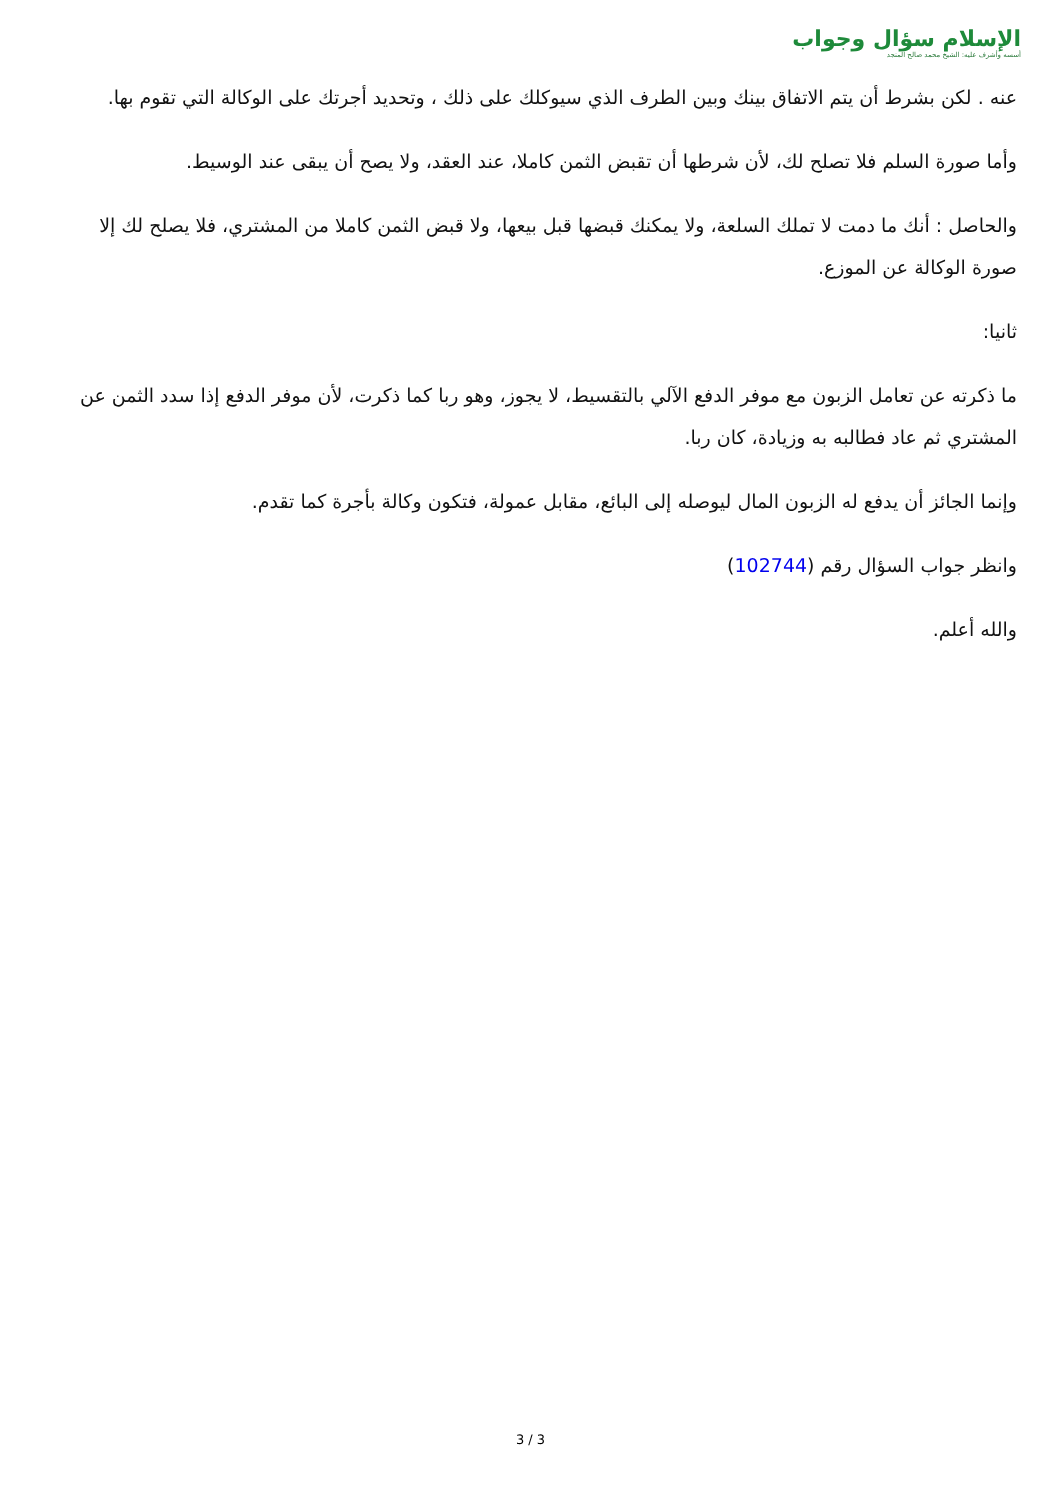الإسلام سؤال وجواب
أسسه وأشرف عليه: الشيخ محمد صالح المنجد
عنه . لكن بشرط أن يتم الاتفاق بينك وبين الطرف الذي سيوكلك على ذلك ، وتحديد أجرتك على الوكالة التي تقوم بها.
وأما صورة السلم فلا تصلح لك، لأن شرطها أن تقبض الثمن كاملا، عند العقد، ولا يصح أن يبقى عند الوسيط.
والحاصل : أنك ما دمت لا تملك السلعة، ولا يمكنك قبضها قبل بيعها، ولا قبض الثمن كاملا من المشتري، فلا يصلح لك إلا صورة الوكالة عن الموزع.
ثانيا:
ما ذكرته عن تعامل الزبون مع موفر الدفع الآلي بالتقسيط، لا يجوز، وهو ربا كما ذكرت، لأن موفر الدفع إذا سدد الثمن عن المشتري ثم عاد فطالبه به وزيادة، كان ربا.
وإنما الجائز أن يدفع له الزبون المال ليوصله إلى البائع، مقابل عمولة، فتكون وكالة بأجرة كما تقدم.
وانظر جواب السؤال رقم (102744)
والله أعلم.
3 / 3